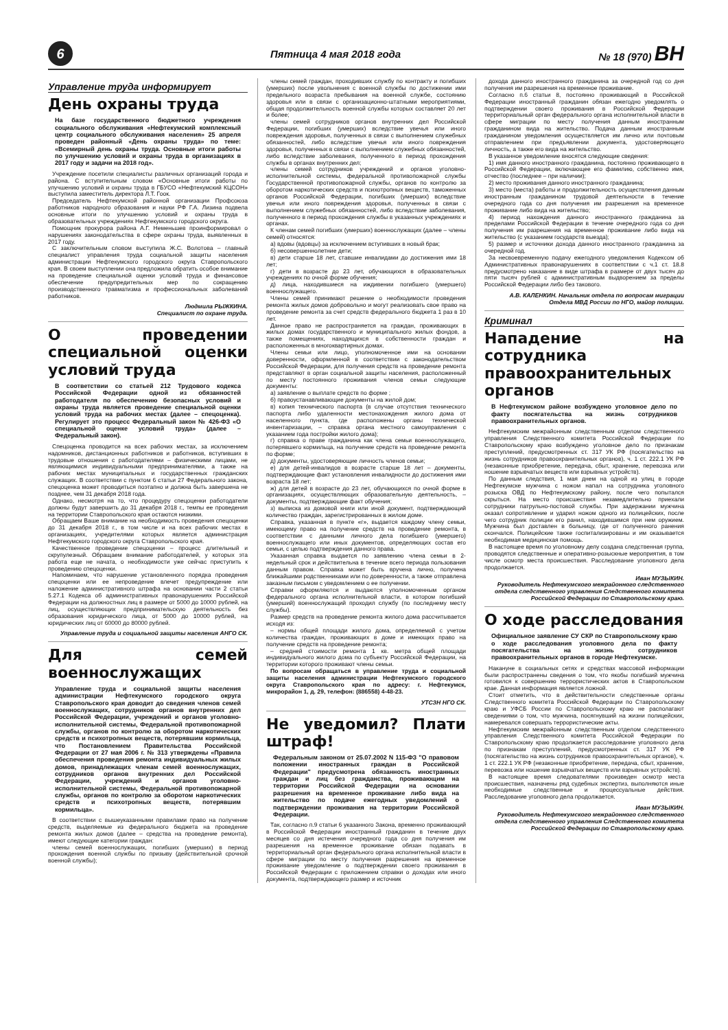6 Пятница 4 мая 2018 года № 18 (970) ВН
Управление труда информирует
День охраны труда
На базе государственного бюджетного учреждения социального обслуживания «Нефтекумский комплексный центр социального обслуживания населения» 25 апреля проведен районный «День охраны труда» по теме: «Всемирный день охраны труда. Основные итоги работы по улучшению условий и охраны труда в организациях в 2017 году и задачи на 2018 год».
Учреждение посетили специалисты различных организаций города и района. С вступительным словом «Основные итоги работы по улучшению условий и охраны труда в ГБУСО «Нефтекумский КЦСОН» выступила заместитель директора Л.Т. Гоок.
Председатель Нефтекумской районной организации Профсоюза работников народного образования и науки РФ Г.А. Лизина подвела основные итоги по улучшению условий и охраны труда в образовательных учреждениях Нефтекумского городского округа.
Помощник прокурора района А.Г. Неменьшев проинформировал о нарушениях законодательства в сфере охраны труда, выявленных в 2017 году.
С заключительным словом выступила Ж.С. Волотова – главный специалист управления труда социальной защиты населения администрации Нефтекумского городского округа Ставропольского края. В своем выступлении она предложила обратить особое внимание на проведение специальной оценки условий труда и финансовое обеспечение предупредительных мер по сокращению производственного травматизма и профессиональных заболеваний работников.
Людмила РЫЖКИНА.
Специалист по охране труда.
О проведении специальной оценки условий труда
В соответствии со статьей 212 Трудового кодекса Российской Федерации одной из обязанностей работодателя по обеспечению безопасных условий и охраны труда является проведение специальной оценки условий труда на рабочих местах (далее – спецоценка). Регулирует это процесс Федеральный закон № 426-ФЗ «О специальной оценке условий труда» (далее – Федеральный закон).
Спецоценка проводится на всех рабочих местах, за исключением надомников, дистанционных работников и работников, вступивших в трудовые отношения с работодателями – физическими лицами, не являющимися индивидуальными предпринимателями, а также на рабочих местах муниципальных и государственных гражданских служащих. В соответствии с пунктом 6 статьи 27 Федерального закона, спецоценка может проводиться поэтапно и должна быть завершена не позднее, чем 31 декабря 2018 года.
Однако, несмотря на то, что процедуру спецоценки работодатели должны будут завершить до 31 декабря 2018 г., темпы ее проведения на территории Ставропольского края остаются низкими.
Обращаем Ваше внимание на необходимость проведения спецоценки до 31 декабря 2018 г., в том числе и на всех рабочих местах в организациях, учредителями которых является администрация Нефтекумского городского округа Ставропольского края.
Качественное проведение спецоценки – процесс длительный и скрупулезный. Обращаем внимание работодателей, у которых эта работа еще не начата, о необходимости уже сейчас приступить к проведению спецоценки.
Напоминаем, что нарушение установленного порядка проведения спецоценки или ее непроведение влечет предупреждение или наложение административного штрафа на основании части 2 статьи 5.27.1 Кодекса об административных правонарушениях Российской Федерации на должностных лиц в размере от 5000 до 10000 рублей, на лиц, осуществляющих предпринимательскую деятельность без образования юридического лица, от 5000 до 10000 рублей, на юридических лиц от 60000 до 80000 рублей.
Управление труда и социальной защиты населения АНГО СК.
Для семей военнослужащих
Управление труда и социальной защиты населения администрации Нефтекумского городского округа Ставропольского края доводит до сведения членов семей военнослужащих, сотрудников органов внутренних дел Российской Федерации, учреждений и органов уголовно-исполнительной системы, Федеральной противопожарной службы, органов по контролю за оборотом наркотических средств и психотропных веществ, потерявшим кормильца, что Постановлением Правительства Российской Федерации от 27 мая 2006 г. № 313 утверждены «Правила обеспечения проведения ремонта индивидуальных жилых домов, принадлежащих членам семей военнослужащих, сотрудников органов внутренних дел Российской Федерации, учреждений и органов уголовно-исполнительной системы, Федеральной противопожарной службы, органов по контролю за оборотом наркотических средств и психотропных веществ, потерявшим кормильца».
В соответствии с вышеуказанными правилами право на получение средств, выделяемые из федерального бюджета на проведение ремонта жилых домов (далее – средства на проведение ремонта), имеют следующие категории граждан:
члены семей военнослужащих, погибших (умерших) в период прохождения военной службы по призыву (действительной срочной военной службы);
члены семей граждан, проходивших службу по контракту и погибших (умерших) после увольнения с военной службы по достижении ими предельного возраста пребывания на военной службе, состоянию здоровья или в связи с организационно-штатными мероприятиями, общая продолжительность военной службы которых составляет 20 лет и более;
члены семей сотрудников органов внутренних дел Российской Федерации, погибших (умерших) вследствие увечья или иного повреждения здоровья, полученных в связи с выполнением служебных обязанностей, либо вследствие увечья или иного повреждения здоровья, полученных в связи с выполнением служебных обязанностей, либо вследствие заболевания, полученного в период прохождения службы в органах внутренних дел;
члены семей сотрудников учреждений и органов уголовно-исполнительной системы, федеральной противопожарной службы Государственной противопожарной службы, органов по контролю за оборотом наркотических средств и психотропных веществ, таможенных органов Российской Федерации, погибших (умерших) вследствие увечья или иного повреждения здоровья, полученных в связи с выполнением служебных обязанностей, либо вследствие заболевания, полученного в период прохождения службы в указанных учреждениях и органах.
К членам семей погибших (умерших) военнослужащих (далее – члены семей) относятся:
а) вдовы (вдовцы) за исключением вступивших в новый брак;
б) несовершеннолетние дети;
в) дети старше 18 лет, ставшие инвалидами до достижения ими 18 лет;
г) дети в возрасте до 23 лет, обучающихся в образовательных учреждениях по очной форме обучения;
д) лица, находившиеся на иждивении погибшего (умершего) военнослужащего.
Члены семей принимают решение о необходимости проведения ремонта жилых домов добровольно и могут реализовать свое право на проведение ремонта за счет средств федерального бюджета 1 раз в 10 лет.
Данное право не распространяется на граждан, проживающих в жилых домах государственного и муниципального жилых фондов, а также помещениях, находящихся в собственности граждан и расположенных в многоквартирных домах.
Члены семьи или лицо, уполномоченное ими на основании доверенности, оформленной в соответствии с законодательством Российской Федерации, для получения средств на проведение ремонта представляют в орган социальной защиты населения, расположенный по месту постоянного проживания членов семьи следующие документы:
а) заявление о выплате средств по форме ;
б) правоустанавливающие документы на жилой дом;
в) копия технического паспорта (в случае отсутствия технического паспорта либо удаленности местонахождения жилого дома от населенного пункта, где расположены органы технической инвентаризации, – справка органа местного самоуправления с указанием года постройки жилого дома);
г) справка о праве гражданина как члена семьи военнослужащего, потерявшего кормильца, на получение средств на проведение ремонта по форме;
д) документы, удостоверяющие личность членов семьи;
е) для детей-инвалидов в возрасте старше 18 лет – документы, подтверждающие факт установления инвалидности до достижения ими возраста 18 лет;
ж) для детей в возрасте до 23 лет, обучающихся по очной форме в организациях, осуществляющих образовательную деятельность, – документы, подтверждающие факт обучения;
з) выписка из домовой книги или иной документ, подтверждающий количество граждан, зарегистрированных в жилом доме.
Справка, указанная в пункте «г», выдается каждому члену семьи, имеющему право на получение средств на проведение ремонта, в соответствии с данными личного дела погибшего (умершего) военнослужащего или иных документов, определяющих состав его семьи, с целью подтверждения данного права.
Указанная справка выдается по заявлению члена семьи в 2-недельный срок и действительна в течение всего периода пользования данным правом. Справка может быть вручена лично, получена ближайшими родственниками или по доверенности, а также отправлена заказным письмом с уведомлением о ее получении.
Справки оформляются и выдаются уполномоченным органом федерального органа исполнительной власти, в котором погибший (умерший) военнослужащий проходил службу (по последнему месту службы).
Размер средств на проведение ремонта жилого дома рассчитывается исходя из:
– нормы общей площади жилого дома, определяемой с учетом количества граждан, проживающих в доме и имеющих право на получение средств на проведение ремонта;
– средней стоимости ремонта 1 кв. метра общей площади индивидуального жилого дома по субъекту Российской Федерации, на территории которого проживают члены семьи.
По вопросам обращаться в управление труда и социальной защиты населения администрации Нефтекумского городского округа Ставропольского края по адресу: г. Нефтекумск, микрорайон 1, д. 29, телефон: (886558) 4-48-23.
УТСЗН НГО СК.
Не уведомил? Плати штраф!
Федеральным законом от 25.07.2002 N 115-ФЗ "О правовом положении иностранных граждан в Российской Федерации" предусмотрена обязанность иностранных граждан и лиц без гражданства, проживающим на территории Российской Федерации на основании разрешения на временное проживание либо вида на жительство по подаче ежегодных уведомлений о подтверждении проживания на территории Российской Федерации.
Так, согласно п.9 статьи 6 указанного Закона, временно проживающий в Российской Федерации иностранный гражданин в течение двух месяцев со дня истечения очередного года со дня получения им разрешения на временное проживание обязан подавать в территориальный орган федерального органа исполнительной власти в сфере миграции по месту получения разрешения на временное проживание уведомление о подтверждении своего проживания в Российской Федерации с приложением справки о доходах или иного документа, подтверждающего размер и источник
дохода данного иностранного гражданина за очередной год со дня получения им разрешения на временное проживание.
Согласно п.6 статьи 8, постоянно проживающий в Российской Федерации иностранный гражданин обязан ежегодно уведомлять о подтверждении своего проживания в Российской Федерации территориальный орган федерального органа исполнительной власти в сфере миграции по месту получения данным иностранным гражданином вида на жительство. Подача данным иностранным гражданином уведомления осуществляется им лично или почтовым отправлением при предъявлении документа, удостоверяющего личность, а также его вида на жительство.
В указанное уведомление вносятся следующие сведения:
1) имя данного иностранного гражданина, постоянно проживающего в Российской Федерации, включающее его фамилию, собственно имя, отчество (последнее – при наличии);
2) место проживания данного иностранного гражданина;
3) место (места) работы и продолжительность осуществления данным иностранным гражданином трудовой деятельности в течение очередного года со дня получения им разрешения на временное проживание либо вида на жительство;
4) период нахождения данного иностранного гражданина за пределами Российской Федерации в течение очередного года со дня получения им разрешения на временное проживание либо вида на жительство (с указанием государств выезда);
5) размер и источники дохода данного иностранного гражданина за очередной год.
За несвоевременную подачу ежегодного уведомления Кодексом об Административных правонарушениях в соответствии с ч.1 ст. 18.8 предусмотрено наказание в виде штрафа в размере от двух тысяч до пяти тысяч рублей с административным выдворением за пределы Российской Федерации либо без такового.
А.В. КАЛЕНКИН. Начальник отдела по вопросам миграции Отдела МВД России по НГО, майор полиции.
Криминал
Нападение на сотрудника правоохранительных органов
В Нефтекумском районе возбуждено уголовное дело по факту посягательства на жизнь сотрудников правоохранительных органов.
Нефтекумским межрайонным следственным отделом следственного управления Следственного комитета Российской Федерации по Ставропольскому краю возбуждено уголовное дело по признакам преступлений, предусмотренных ст. 317 УК РФ (посягательство на жизнь сотрудников правоохранительных органов), ч. 1 ст. 222.1 УК РФ (незаконные приобретение, передача, сбыт, хранение, перевозка или ношение взрывчатых веществ или взрывных устройств).
По данным следствия, 1 мая днем на одной из улиц в городе Нефтекумске мужчина с ножом напал на сотрудника уголовного розыска ОВД по Нефтекумскому району, после чего попытался скрыться. На место происшествия незамедлительно приехали сотрудники патрульно-постовой службы. При задержании мужчина оказал сопротивление и ударил ножом одного из полицейских, после чего сотрудник полиции его ранил, находившимся при нем оружием. Мужчина был доставлен в больницу, где от полученного ранения скончался. Полицейские также госпитализированы и им оказывается необходимая медицинская помощь.
В настоящее время по уголовному делу создана следственная группа, проводятся следственные и оперативно-розыскные мероприятия, в том числе осмотр места происшествия. Расследование уголовного дела продолжается.
Иван МУЗЫКИН.
Руководитель Нефтекумского межрайонного следственного отдела следственного управления Следственного комитета Российской Федерации по Ставропольскому краю.
О ходе расследования
Официальное заявление СУ СКР по Ставропольскому краю о ходе расследования уголовного дела по факту посягательства на жизнь сотрудников правоохранительных органов в городе Нефтекумске.
Накануне в социальных сетях и средствах массовой информации были распространены сведения о том, что якобы погибший мужчина готовился к совершению террористических актов в Ставропольском крае. Данная информация является ложной.
Стоит отметить, что в действительности следственные органы Следственного комитета Российской Федерации по Ставропольскому краю и УФСБ России по Ставропольскому краю не располагают сведениями о том, что мужчина, посягнувший на жизни полицейских, намеревался совершать террористические акты.
Нефтекумским межрайонным следственным отделом следственного управления Следственного комитета Российской Федерации по Ставропольскому краю продолжается расследование уголовного дела по признакам преступлений, предусмотренных ст. 317 УК РФ (посягательство на жизнь сотрудников правоохранительных органов), ч. 1 ст. 222.1 УК РФ (незаконные приобретение, передача, сбыт, хранение, перевозка или ношение взрывчатых веществ или взрывных устройств).
В настоящее время следователями произведен осмотр места происшествия, назначены ряд судебных экспертиз, выполняются иные необходимые следственные и процессуальные действия. Расследование уголовного дела продолжается.
Иван МУЗЫКИН.
Руководитель Нефтекумского межрайонного следственного отдела следственного управления Следственного комитета Российской Федерации по Ставропольскому краю.